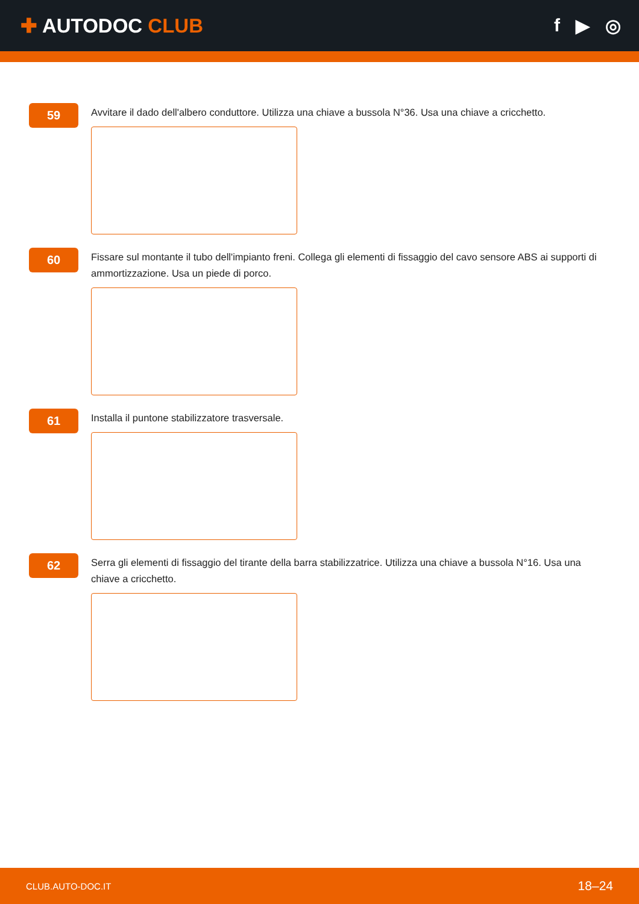✚ AUTODOC CLUB f ▶ ◎
59
Avvitare il dado dell'albero conduttore. Utilizza una chiave a bussola N°36. Usa una chiave a cricchetto.
60
Fissare sul montante il tubo dell'impianto freni. Collega gli elementi di fissaggio del cavo sensore ABS ai supporti di ammortizzazione. Usa un piede di porco.
61
Installa il puntone stabilizzatore trasversale.
62
Serra gli elementi di fissaggio del tirante della barra stabilizzatrice. Utilizza una chiave a bussola N°16. Usa una chiave a cricchetto.
CLUB.AUTO-DOC.IT 18–24